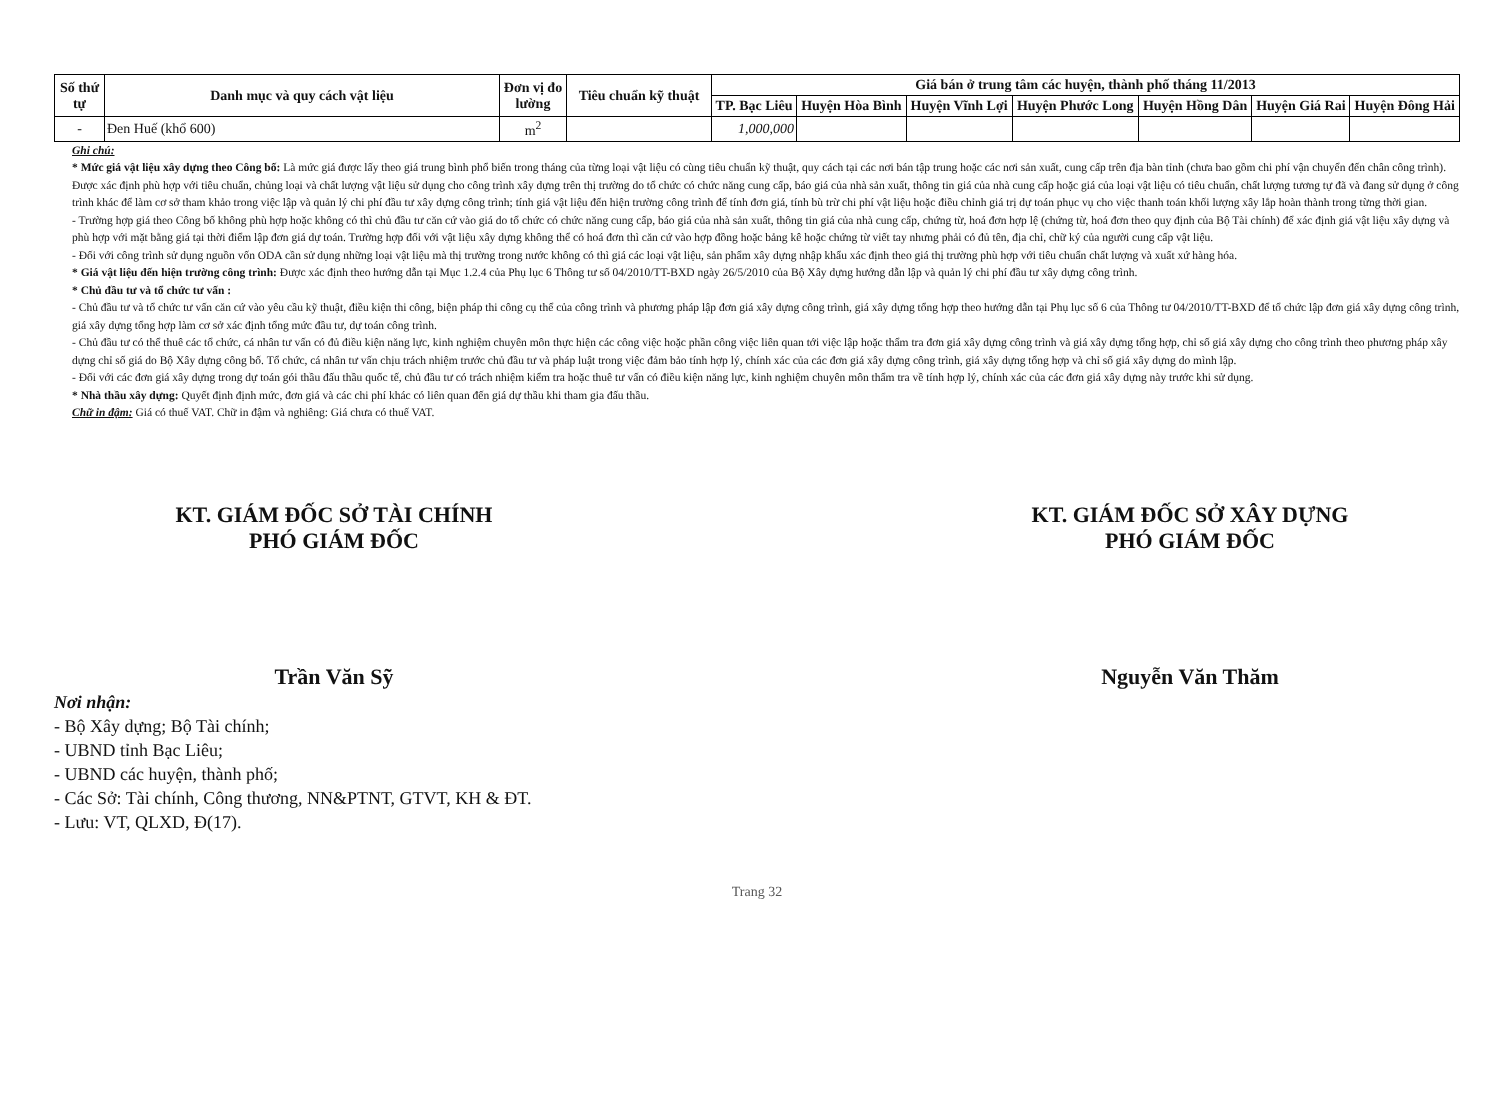| Số thứ tự | Danh mục và quy cách vật liệu | Đơn vị đo lường | Tiêu chuẩn kỹ thuật | Giá bán ở trung tâm các huyện, thành phố tháng 11/2013 | | | | | | |
| --- | --- | --- | --- | --- | --- | --- | --- | --- | --- | --- |
| | | | | TP. Bạc Liêu | Huyện Hòa Bình | Huyện Vĩnh Lợi | Huyện Phước Long | Huyện Hồng Dân | Huyện Giá Rai | Huyện Đông Hải |
| - | Đen Huế (khổ 600) | m<sup>2</sup> | | 1,000,000 | | | | | | |
Ghi chú:
* Mức giá vật liệu xây dựng theo Công bố: Là mức giá được lấy theo giá trung bình phổ biến trong tháng của từng loại vật liệu có cùng tiêu chuẩn kỹ thuật, quy cách tại các nơi bán tập trung hoặc các nơi sản xuất, cung cấp trên địa bàn tỉnh (chưa bao gồm chi phí vận chuyển đến chân công trình). Được xác định phù hợp với tiêu chuẩn, chủng loại và chất lượng vật liệu sử dụng cho công trình xây dựng trên thị trường do tổ chức có chức năng cung cấp, báo giá của nhà sản xuất, thông tin giá của nhà cung cấp hoặc giá của loại vật liệu có tiêu chuẩn, chất lượng tương tự đã và đang sử dụng ở công trình khác để làm cơ sở tham khảo trong việc lập và quản lý chi phí đầu tư xây dựng công trình; tính giá vật liệu đến hiện trường công trình để tính đơn giá, tính bù trừ chi phí vật liệu hoặc điều chỉnh giá trị dự toán phục vụ cho việc thanh toán khối lượng xây lắp hoàn thành trong từng thời gian.
- Trường hợp giá theo Công bố không phù hợp hoặc không có thì chủ đầu tư căn cứ vào giá do tổ chức có chức năng cung cấp, báo giá của nhà sản xuất, thông tin giá của nhà cung cấp, chứng từ, hoá đơn hợp lệ (chứng từ, hoá đơn theo quy định của Bộ Tài chính) để xác định giá vật liệu xây dựng và phù hợp với mặt bằng giá tại thời điểm lập đơn giá dự toán. Trường hợp đối với vật liệu xây dựng không thể có hoá đơn thì căn cứ vào hợp đồng hoặc bảng kê hoặc chứng từ viết tay nhưng phải có đủ tên, địa chỉ, chữ ký của người cung cấp vật liệu.
- Đối với công trình sử dụng nguồn vốn ODA cần sử dụng những loại vật liệu mà thị trường trong nước không có thì giá các loại vật liệu, sản phẩm xây dựng nhập khẩu xác định theo giá thị trường phù hợp với tiêu chuẩn chất lượng và xuất xứ hàng hóa.
* Giá vật liệu đến hiện trường công trình: Được xác định theo hướng dẫn tại Mục 1.2.4 của Phụ lục 6 Thông tư số 04/2010/TT-BXD ngày 26/5/2010 của Bộ Xây dựng hướng dẫn lập và quản lý chi phí đầu tư xây dựng công trình.
* Chủ đầu tư và tổ chức tư vấn :
- Chủ đầu tư và tổ chức tư vấn căn cứ vào yêu cầu kỹ thuật, điều kiện thi công, biện pháp thi công cụ thể của công trình và phương pháp lập đơn giá xây dựng công trình, giá xây dựng tổng hợp theo hướng dẫn tại Phụ lục số 6 của Thông tư 04/2010/TT-BXD để tổ chức lập đơn giá xây dựng công trình, giá xây dựng tổng hợp làm cơ sở xác định tổng mức đầu tư, dự toán công trình.
- Chủ đầu tư có thể thuê các tổ chức, cá nhân tư vấn có đủ điều kiện năng lực, kinh nghiệm chuyên môn thực hiện các công việc hoặc phần công việc liên quan tới việc lập hoặc thẩm tra đơn giá xây dựng công trình và giá xây dựng tổng hợp, chỉ số giá xây dựng cho công trình theo phương pháp xây dựng chỉ số giá do Bộ Xây dựng công bố. Tổ chức, cá nhân tư vấn chịu trách nhiệm trước chủ đầu tư và pháp luật trong việc đảm bảo tính hợp lý, chính xác của các đơn giá xây dựng công trình, giá xây dựng tổng hợp và chỉ số giá xây dựng do mình lập.
- Đối với các đơn giá xây dựng trong dự toán gói thầu đấu thầu quốc tế, chủ đầu tư có trách nhiệm kiểm tra hoặc thuê tư vấn có điều kiện năng lực, kinh nghiệm chuyên môn thẩm tra về tính hợp lý, chính xác của các đơn giá xây dựng này trước khi sử dụng.
* Nhà thầu xây dựng: Quyết định định mức, đơn giá và các chi phí khác có liên quan đến giá dự thầu khi tham gia đấu thầu.
Chữ in đậm: Giá có thuế VAT. Chữ in đậm và nghiêng: Giá chưa có thuế VAT.
KT. GIÁM ĐỐC SỞ TÀI CHÍNH
PHÓ GIÁM ĐỐC
Trần Văn Sỹ
KT. GIÁM ĐỐC SỞ XÂY DỰNG
PHÓ GIÁM ĐỐC
Nguyễn Văn Thăm
Nơi nhận:
- Bộ Xây dựng; Bộ Tài chính;
- UBND tỉnh Bạc Liêu;
- UBND các huyện, thành phố;
- Các Sở: Tài chính, Công thương, NN&PTNT, GTVT, KH & ĐT.
- Lưu: VT, QLXD, Đ(17).
Trang 32